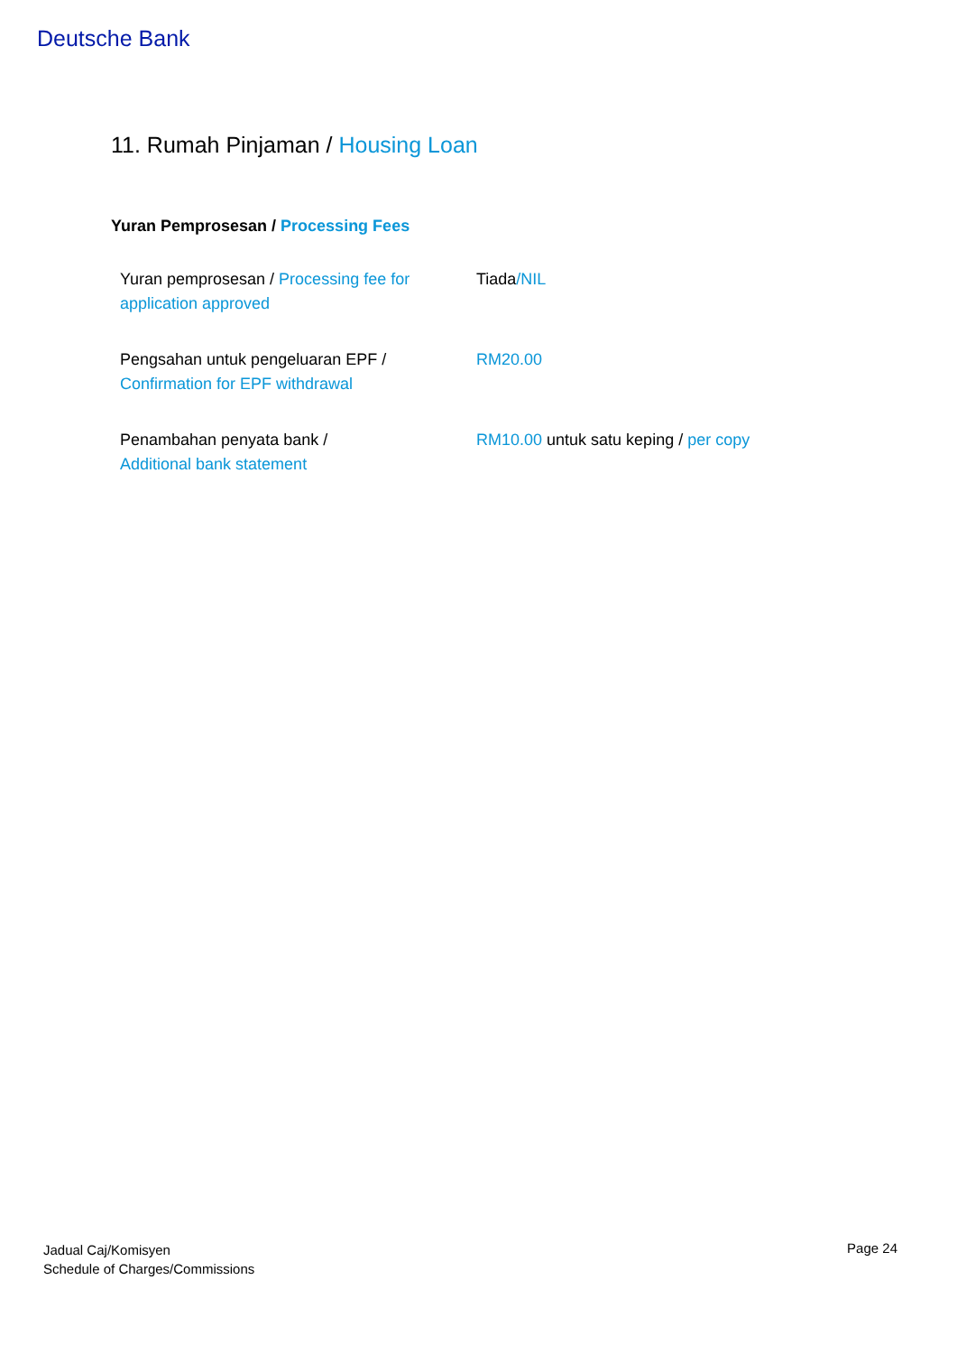Deutsche Bank
11. Rumah Pinjaman / Housing Loan
Yuran Pemprosesan / Processing Fees
| Yuran pemprosesan / Processing fee for application approved | Tiada /NIL |
| Pengsahan untuk pengeluaran EPF / Confirmation for EPF withdrawal | RM20.00 |
| Penambahan penyata bank / Additional bank statement | RM10.00 untuk satu keping / per copy |
Jadual Caj/Komisyen
Schedule of Charges/Commissions
Page 24